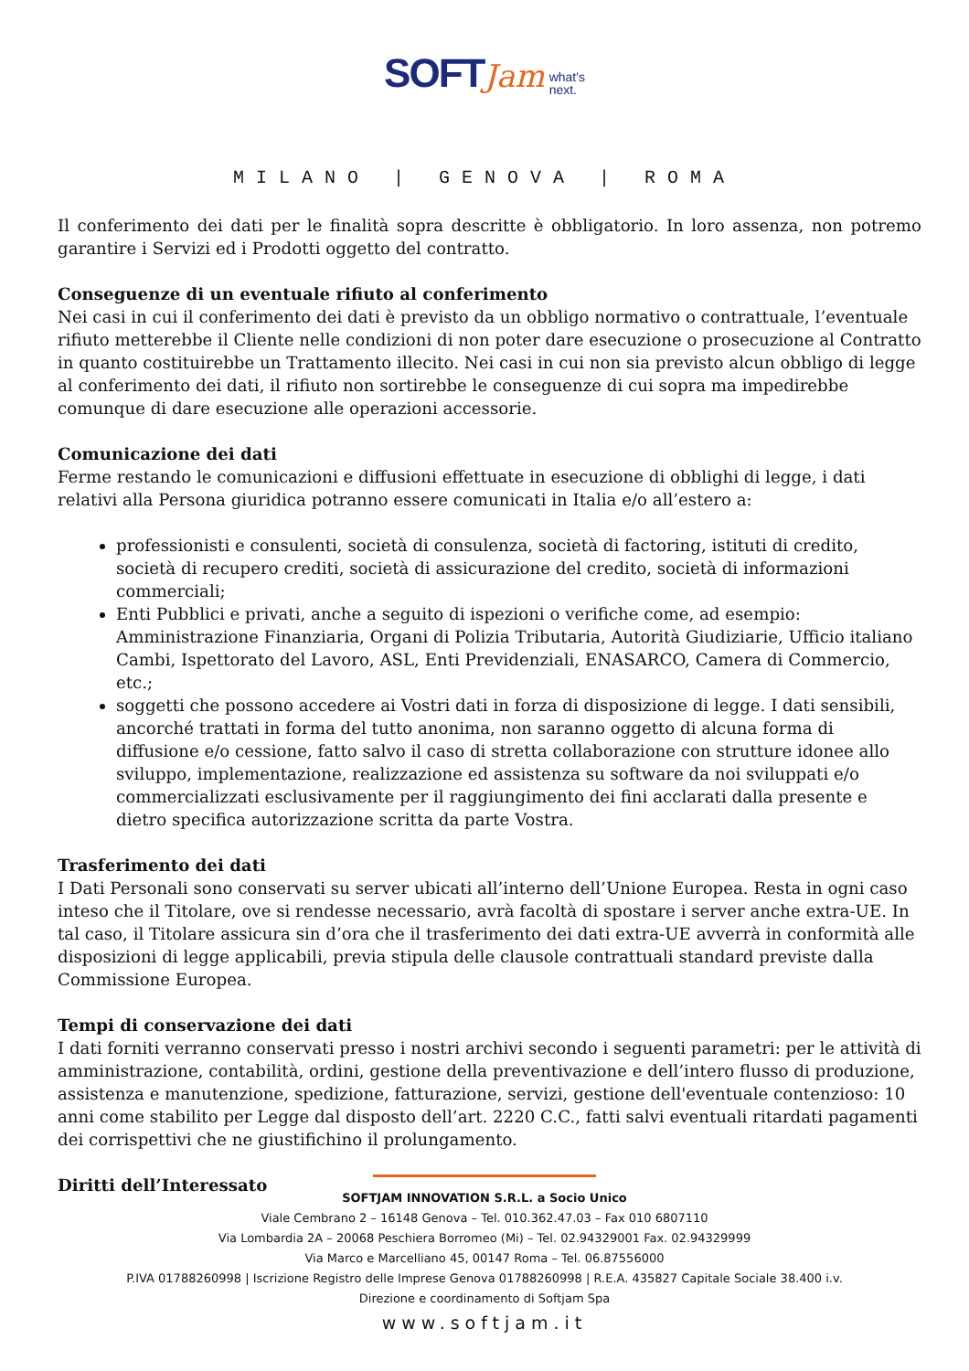SOFT Jam what's
next.
MILANO | GENOVA | ROMA
Il conferimento dei dati per le finalità sopra descritte è obbligatorio. In loro assenza, non potremo garantire i Servizi ed i Prodotti oggetto del contratto.
Conseguenze di un eventuale rifiuto al conferimento
Nei casi in cui il conferimento dei dati è previsto da un obbligo normativo o contrattuale, l’eventuale rifiuto metterebbe il Cliente nelle condizioni di non poter dare esecuzione o prosecuzione al Contratto in quanto costituirebbe un Trattamento illecito. Nei casi in cui non sia previsto alcun obbligo di legge al conferimento dei dati, il rifiuto non sortirebbe le conseguenze di cui sopra ma impedirebbe comunque di dare esecuzione alle operazioni accessorie.
Comunicazione dei dati
Ferme restando le comunicazioni e diffusioni effettuate in esecuzione di obblighi di legge, i dati relativi alla Persona giuridica potranno essere comunicati in Italia e/o all’estero a:
professionisti e consulenti, società di consulenza, società di factoring, istituti di credito, società di recupero crediti, società di assicurazione del credito, società di informazioni commerciali;
Enti Pubblici e privati, anche a seguito di ispezioni o verifiche come, ad esempio: Amministrazione Finanziaria, Organi di Polizia Tributaria, Autorità Giudiziarie, Ufficio italiano Cambi, Ispettorato del Lavoro, ASL, Enti Previdenziali, ENASARCO, Camera di Commercio, etc.;
soggetti che possono accedere ai Vostri dati in forza di disposizione di legge. I dati sensibili, ancorché trattati in forma del tutto anonima, non saranno oggetto di alcuna forma di diffusione e/o cessione, fatto salvo il caso di stretta collaborazione con strutture idonee allo sviluppo, implementazione, realizzazione ed assistenza su software da noi sviluppati e/o commercializzati esclusivamente per il raggiungimento dei fini acclarati dalla presente e dietro specifica autorizzazione scritta da parte Vostra.
Trasferimento dei dati
I Dati Personali sono conservati su server ubicati all’interno dell’Unione Europea. Resta in ogni caso inteso che il Titolare, ove si rendesse necessario, avrà facoltà di spostare i server anche extra-UE. In tal caso, il Titolare assicura sin d’ora che il trasferimento dei dati extra-UE avverrà in conformità alle disposizioni di legge applicabili, previa stipula delle clausole contrattuali standard previste dalla Commissione Europea.
Tempi di conservazione dei dati
I dati forniti verranno conservati presso i nostri archivi secondo i seguenti parametri: per le attività di amministrazione, contabilità, ordini, gestione della preventivazione e dell’intero flusso di produzione, assistenza e manutenzione, spedizione, fatturazione, servizi, gestione dell'eventuale contenzioso: 10 anni come stabilito per Legge dal disposto dell’art. 2220 C.C., fatti salvi eventuali ritardati pagamenti dei corrispettivi che ne giustifichino il prolungamento.
Diritti dell’Interessato
SOFTJAM INNOVATION S.R.L. a Socio Unico
Viale Cembrano 2 – 16148 Genova – Tel. 010.362.47.03 – Fax 010 6807110
Via Lombardia 2A – 20068 Peschiera Borromeo (Mi) – Tel. 02.94329001 Fax. 02.94329999
Via Marco e Marcelliano 45, 00147 Roma – Tel. 06.87556000
P.IVA 01788260998 | Iscrizione Registro delle Imprese Genova 01788260998 | R.E.A. 435827 Capitale Sociale 38.400 i.v.
Direzione e coordinamento di Softjam Spa
www.softjam.it